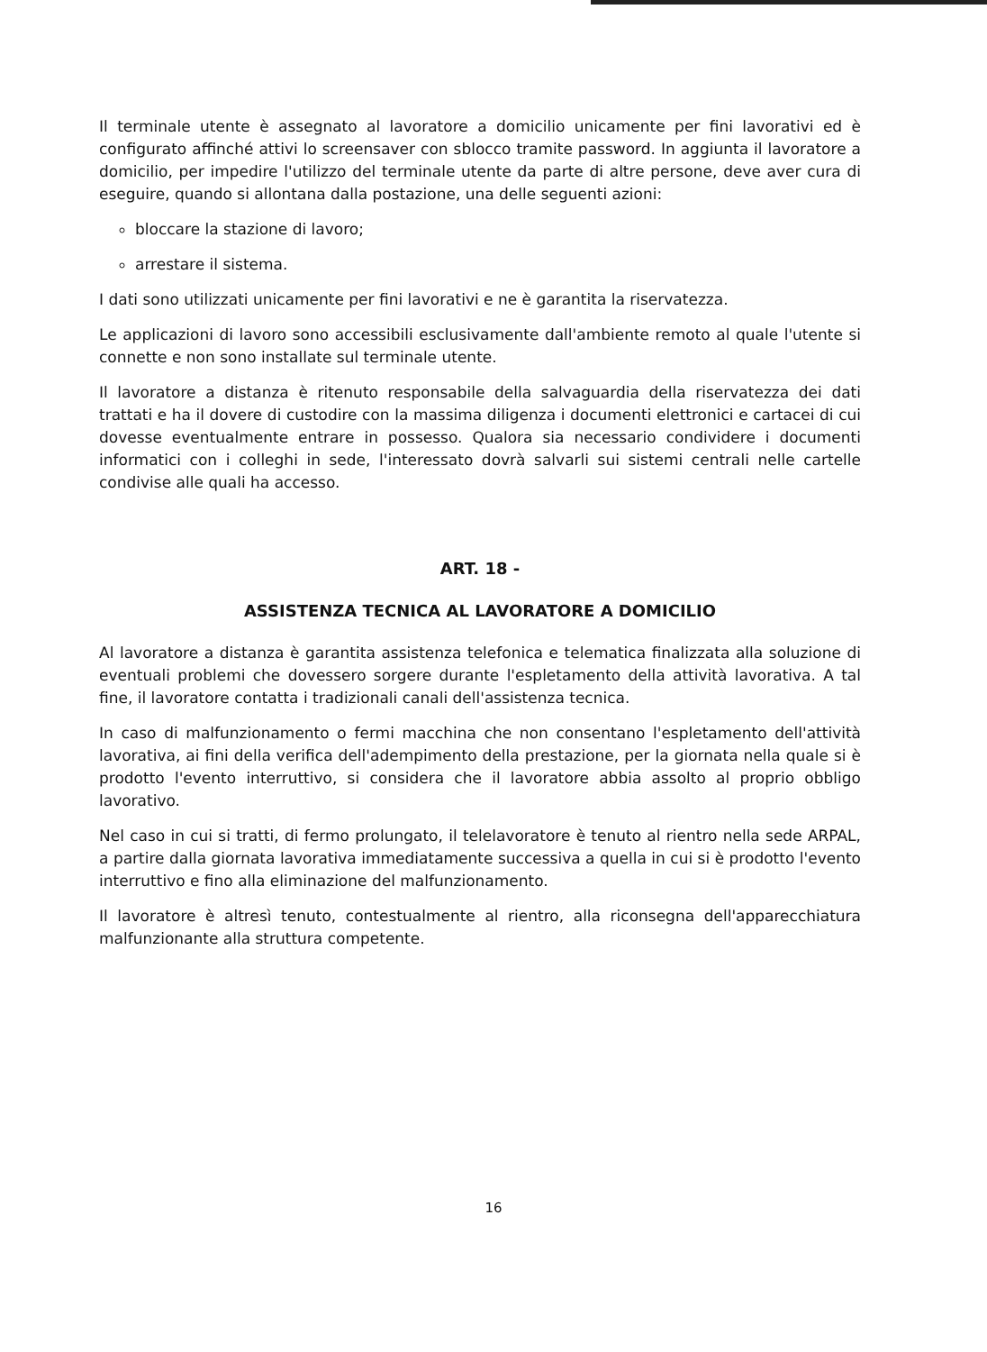Il terminale utente è assegnato al lavoratore a domicilio unicamente per fini lavorativi ed è configurato affinché attivi lo screensaver con sblocco tramite password. In aggiunta il lavoratore a domicilio, per impedire l'utilizzo del terminale utente da parte di altre persone, deve aver cura di eseguire, quando si allontana dalla postazione, una delle seguenti azioni:
bloccare la stazione di lavoro;
arrestare il sistema.
I dati sono utilizzati unicamente per fini lavorativi e ne è garantita la riservatezza.
Le applicazioni di lavoro sono accessibili esclusivamente dall'ambiente remoto al quale l'utente si connette e non sono installate sul terminale utente.
Il lavoratore a distanza è ritenuto responsabile della salvaguardia della riservatezza dei dati trattati e ha il dovere di custodire con la massima diligenza i documenti elettronici e cartacei di cui dovesse eventualmente entrare in possesso. Qualora sia necessario condividere i documenti informatici con i colleghi in sede, l'interessato dovrà salvarli sui sistemi centrali nelle cartelle condivise alle quali ha accesso.
ART. 18 -
ASSISTENZA TECNICA AL LAVORATORE A DOMICILIO
Al lavoratore a distanza è garantita assistenza telefonica e telematica finalizzata alla soluzione di eventuali problemi che dovessero sorgere durante l'espletamento della attività lavorativa. A tal fine, il lavoratore contatta i tradizionali canali dell'assistenza tecnica.
In caso di malfunzionamento o fermi macchina che non consentano l'espletamento dell'attività lavorativa, ai fini della verifica dell'adempimento della prestazione, per la giornata nella quale si è prodotto l'evento interruttivo, si considera che il lavoratore abbia assolto al proprio obbligo lavorativo.
Nel caso in cui si tratti, di fermo prolungato, il telelavoratore è tenuto al rientro nella sede ARPAL, a partire dalla giornata lavorativa immediatamente successiva a quella in cui si è prodotto l'evento interruttivo e fino alla eliminazione del malfunzionamento.
Il lavoratore è altresì tenuto, contestualmente al rientro, alla riconsegna dell'apparecchiatura malfunzionante alla struttura competente.
16